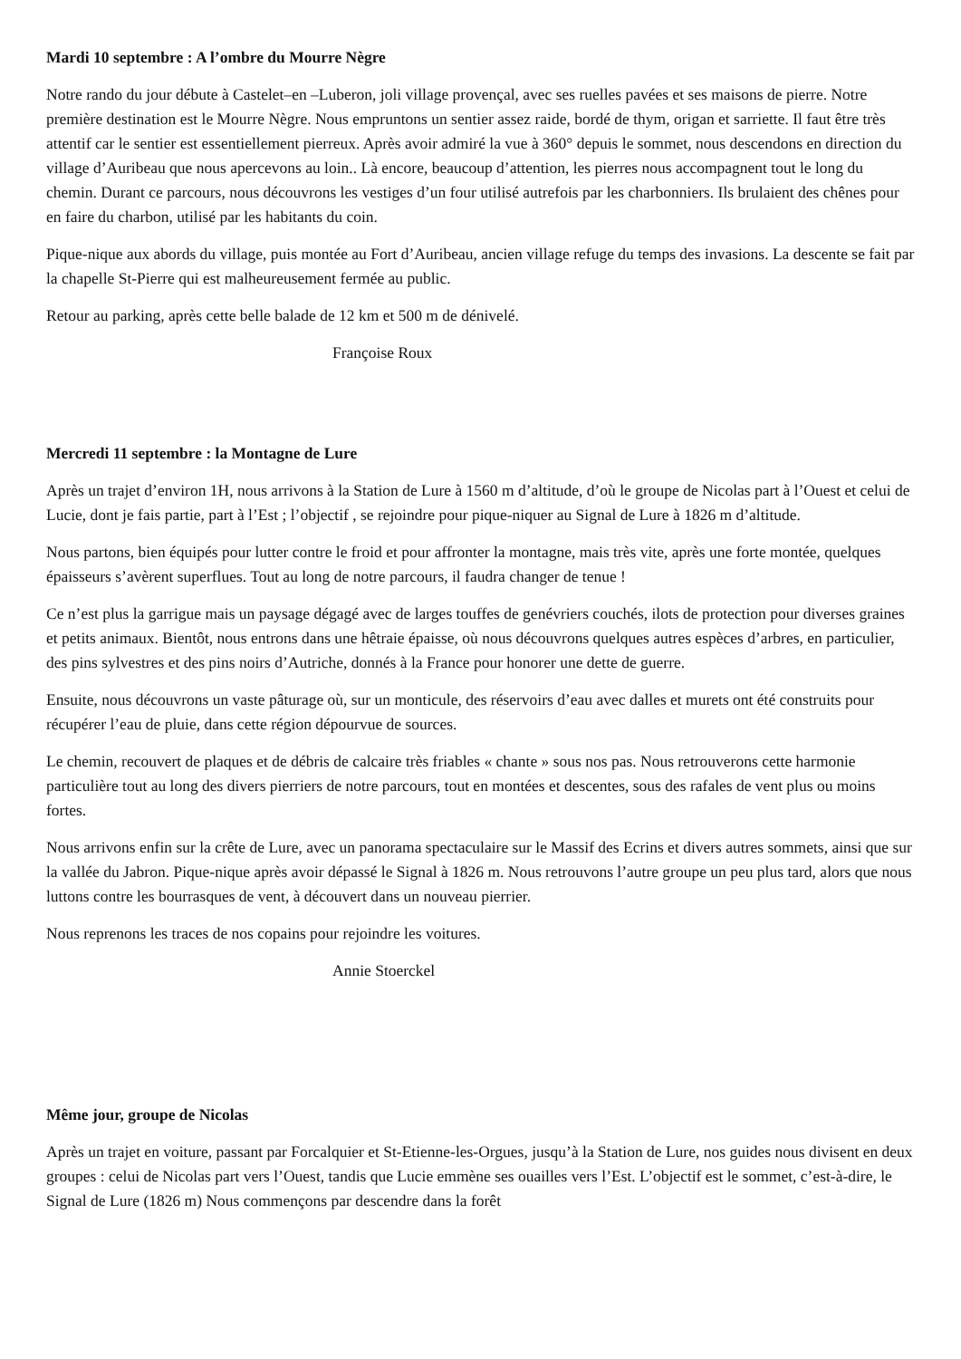Mardi 10 septembre : A l’ombre du Mourre Nègre
Notre rando du jour débute à Castelet–en –Luberon, joli village provençal, avec ses ruelles pavées et ses maisons de pierre. Notre première destination est le Mourre Nègre. Nous empruntons un sentier assez raide, bordé de thym, origan et sarriette. Il faut être très attentif car le sentier est essentiellement pierreux. Après avoir admiré la vue à 360° depuis le sommet, nous descendons en direction du village d’Auribeau que nous apercevons au loin.. Là encore, beaucoup d’attention, les pierres nous accompagnent tout le long du chemin. Durant ce parcours, nous découvrons les vestiges d’un four utilisé autrefois par les charbonniers. Ils brulaient des chênes pour en faire du charbon, utilisé par les habitants du coin.
Pique-nique aux abords du village, puis montée au Fort d’Auribeau, ancien village refuge du temps des invasions. La descente se fait par la chapelle St-Pierre qui est malheureusement fermée au public.
Retour au parking, après cette belle balade de 12 km et 500 m de dénivelé.
Françoise Roux
Mercredi 11 septembre : la Montagne de Lure
Après un trajet d’environ 1H, nous arrivons à la Station de Lure à 1560 m d’altitude, d’où le groupe de Nicolas part à l’Ouest et celui de Lucie, dont je fais partie, part à l’Est ; l’objectif , se rejoindre pour pique-niquer au Signal de Lure à 1826 m d’altitude.
Nous partons, bien équipés pour lutter contre le froid et pour affronter la montagne, mais très vite, après une forte montée, quelques épaisseurs s’avèrent superflues. Tout au long de notre parcours, il faudra changer de tenue !
Ce n’est plus la garrigue mais un paysage dégagé avec de larges touffes de genévriers couchés, ilots de protection pour diverses graines et petits animaux. Bientôt, nous entrons dans une hêtraie épaisse, où nous découvrons quelques autres espèces d’arbres, en particulier, des pins sylvestres et des pins noirs d’Autriche, donnés à la France pour honorer une dette de guerre.
Ensuite, nous découvrons un vaste pâturage où, sur un monticule, des réservoirs d’eau avec dalles et murets ont été construits pour récupérer l’eau de pluie, dans cette région dépourvue de sources.
Le chemin, recouvert de plaques et de débris de calcaire très friables « chante » sous nos pas. Nous retrouverons cette harmonie particulière tout au long des divers pierriers de notre parcours, tout en montées et descentes, sous des rafales de vent plus ou moins fortes.
Nous arrivons enfin sur la crête de Lure, avec un panorama spectaculaire sur le Massif des Ecrins et divers autres sommets, ainsi que sur la vallée du Jabron. Pique-nique après avoir dépassé le Signal à 1826 m. Nous retrouvons l’autre groupe un peu plus tard, alors que nous luttons contre les bourrasques de vent, à découvert dans un nouveau pierrier.
Nous reprenons les traces de nos copains pour rejoindre les voitures.
Annie Stoerckel
Même jour, groupe de Nicolas
Après un trajet en voiture, passant par Forcalquier et St-Etienne-les-Orgues, jusqu’à la Station de Lure, nos guides nous divisent en deux groupes : celui de Nicolas part vers l’Ouest, tandis que Lucie emmène ses ouailles vers l’Est. L’objectif est le sommet, c’est-à-dire, le Signal de Lure (1826 m) Nous commençons par descendre dans la forêt